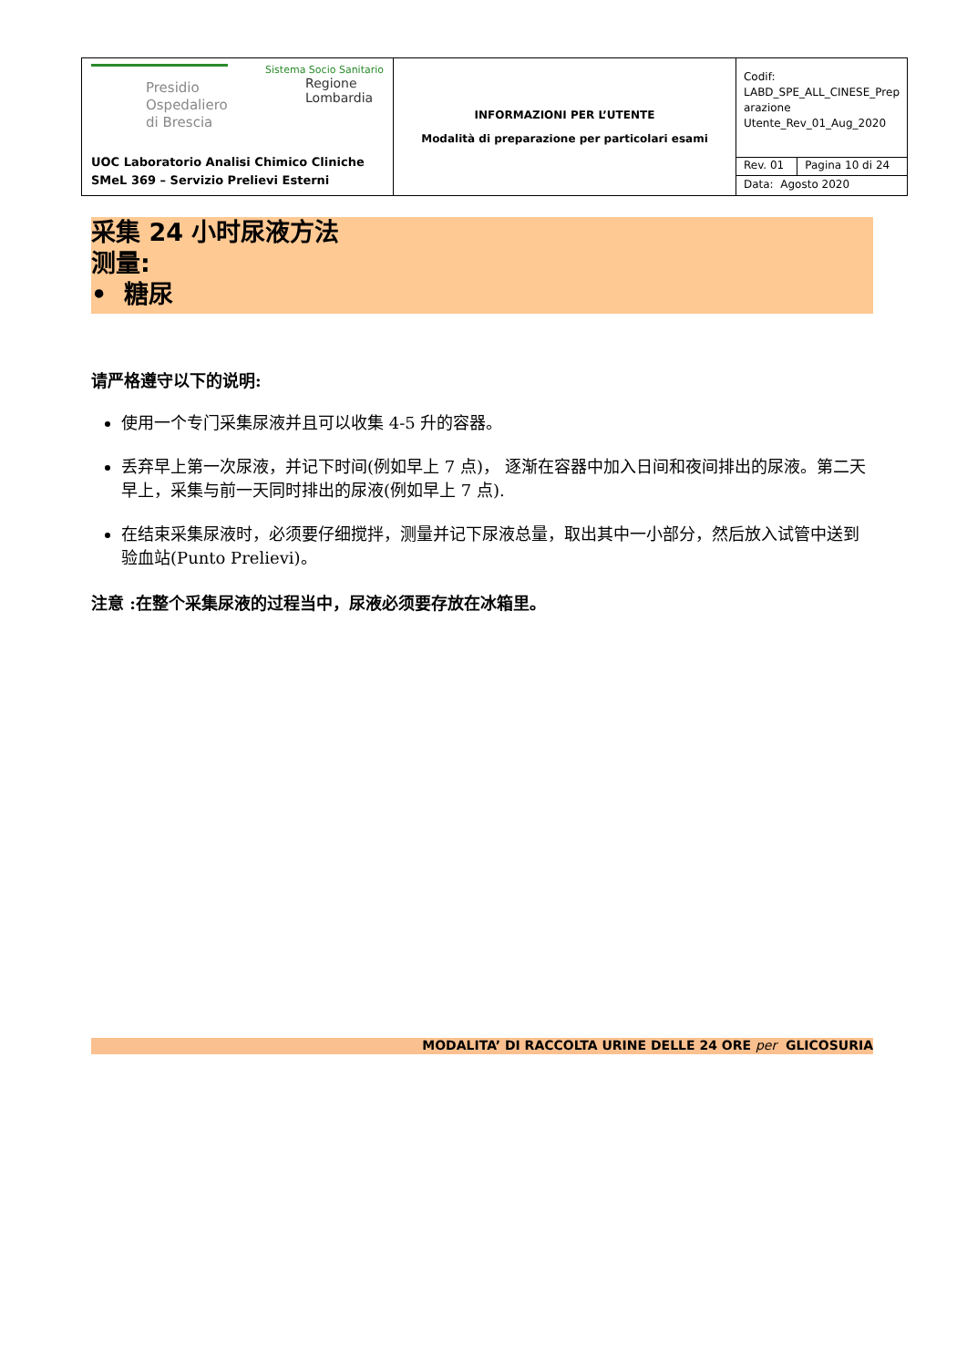| Presidio Ospedaliero di Brescia Sistema Socio Sanitario Regione Lombardia UOC Laboratorio Analisi Chimico Cliniche SMeL 369 – Servizio Prelievi Esterni | INFORMAZIONI PER L’UTENTE Modalità di preparazione per particolari esami | Codif: LABD_SPE_ALL_CINESE_Prep arazione Utente_Rev_01_Aug_2020 | |
| | | Rev. 01 | Pagina 10 di 24 |
| | | Data: Agosto 2020 | |
采集 24 小时尿液方法
测量:
• 糖尿
请严格遵守以下的说明:
使用一个专门采集尿液并且可以收集 4-5 升的容器。
丢弃早上第一次尿液，并记下时间(例如早上 7 点)， 逐渐在容器中加入日间和夜间排出的尿液。第二天早上，采集与前一天同时排出的尿液(例如早上 7 点).
在结束采集尿液时，必须要仔细搅拌，测量并记下尿液总量，取出其中一小部分，然后放入试管中送到验血站(Punto Prelievi)。
注意 :在整个采集尿液的过程当中，尿液必须要存放在冰箱里。
MODALITA’ DI RACCOLTA URINE DELLE 24 ORE per GLICOSURIA